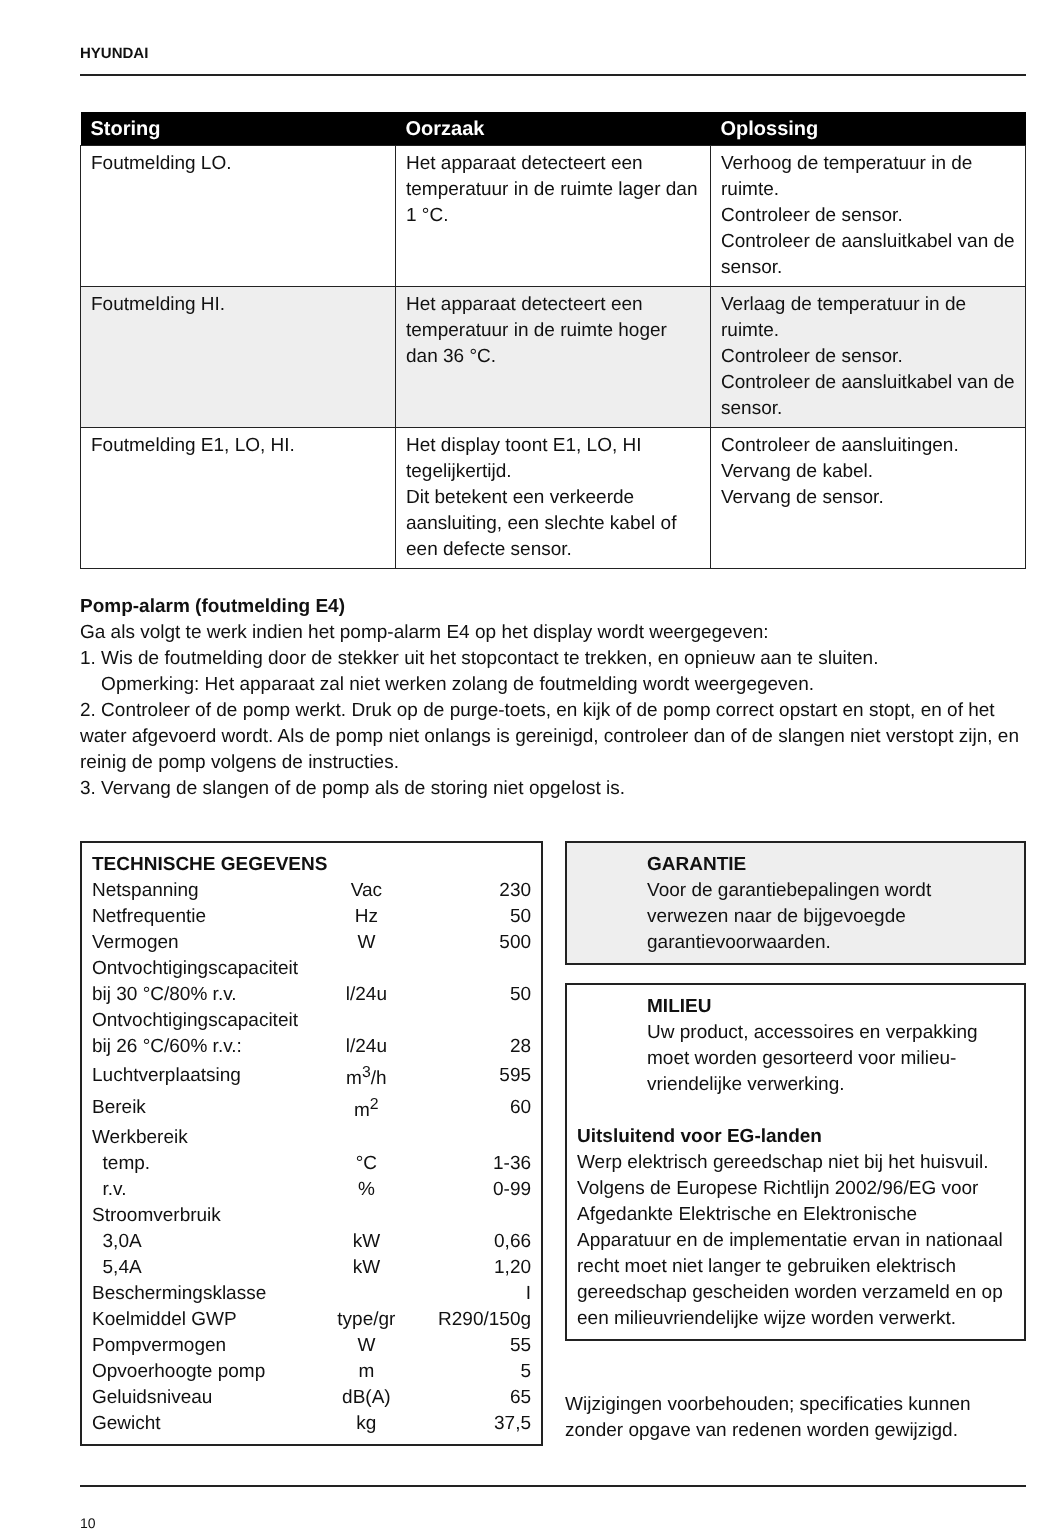HYUNDAI
| Storing | Oorzaak | Oplossing |
| --- | --- | --- |
| Foutmelding LO. | Het apparaat detecteert een temperatuur in de ruimte lager dan 1 °C. | Verhoog de temperatuur in de ruimte. Controleer de sensor. Controleer de aansluitkabel van de sensor. |
| Foutmelding HI. | Het apparaat detecteert een temperatuur in de ruimte hoger dan 36 °C. | Verlaag de temperatuur in de ruimte. Controleer de sensor. Controleer de aansluitkabel van de sensor. |
| Foutmelding E1, LO, HI. | Het display toont E1, LO, HI tegelijkertijd. Dit betekent een verkeerde aansluiting, een slechte kabel of een defecte sensor. | Controleer de aansluitingen. Vervang de kabel. Vervang de sensor. |
Pomp-alarm (foutmelding E4)
Ga als volgt te werk indien het pomp-alarm E4 op het display wordt weergegeven:
1. Wis de foutmelding door de stekker uit het stopcontact te trekken, en opnieuw aan te sluiten.
Opmerking: Het apparaat zal niet werken zolang de foutmelding wordt weergegeven.
2. Controleer of de pomp werkt. Druk op de purge-toets, en kijk of de pomp correct opstart en stopt, en of het water afgevoerd wordt. Als de pomp niet onlangs is gereinigd, controleer dan of de slangen niet verstopt zijn, en reinig de pomp volgens de instructies.
3. Vervang de slangen of de pomp als de storing niet opgelost is.
| TECHNISCHE GEGEVENS | | |
| Netspanning | Vac | 230 |
| Netfrequentie | Hz | 50 |
| Vermogen | W | 500 |
| Ontvochtigingscapaciteit | | |
| bij 30 °C/80% r.v. | l/24u | 50 |
| Ontvochtigingscapaciteit | | |
| bij 26 °C/60% r.v.: | l/24u | 28 |
| Luchtverplaatsing | m<sup>3</sup>/h | 595 |
| Bereik | m<sup>2</sup> | 60 |
| Werkbereik | | |
| temp. | °C | 1-36 |
| r.v. | % | 0-99 |
| Stroomverbruik | | |
| 3,0A | kW | 0,66 |
| 5,4A | kW | 1,20 |
| Beschermingsklasse | | I |
| Koelmiddel GWP | type/gr | R290/150g |
| Pompvermogen | W | 55 |
| Opvoerhoogte pomp | m | 5 |
| Geluidsniveau | dB(A) | 65 |
| Gewicht | kg | 37,5 |
GARANTIE
Voor de garantiebepalingen wordt verwezen naar de bijgevoegde garantievoorwaarden.
MILIEU
Uw product, accessoires en verpakking moet worden gesorteerd voor milieu-vriendelijke verwerking.
Uitsluitend voor EG-landen
Werp elektrisch gereedschap niet bij het huisvuil. Volgens de Europese Richtlijn 2002/96/EG voor Afgedankte Elektrische en Elektronische Apparatuur en de implementatie ervan in nationaal recht moet niet langer te gebruiken elektrisch gereedschap gescheiden worden verzameld en op een milieuvriendelijke wijze worden verwerkt.
Wijzigingen voorbehouden; specificaties kunnen zonder opgave van redenen worden gewijzigd.
10